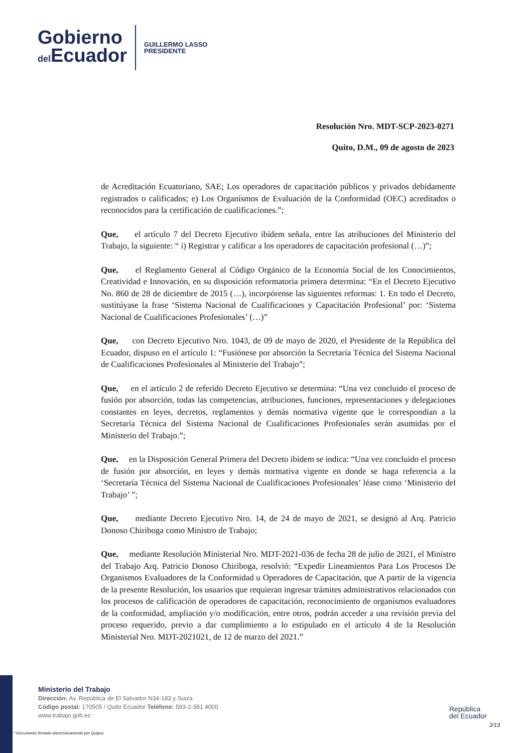Gobierno
del Ecuador
GUILLERMO LASSO
PRESIDENTE
Resolución Nro. MDT-SCP-2023-0271
Quito, D.M., 09 de agosto de 2023
de Acreditación Ecuatoriano, SAE; Los operadores de capacitación públicos y privados debidamente registrados o calificados; e) Los Organismos de Evaluación de la Conformidad (OEC) acreditados o reconocidos para la certificación de cualificaciones.”;
Que, el artículo 7 del Decreto Ejecutivo ibídem señala, entre las atribuciones del Ministerio del Trabajo, la siguiente: “ i) Registrar y calificar a los operadores de capacitación profesional (…)”;
Que, el Reglamento General al Código Orgánico de la Economía Social de los Conocimientos, Creatividad e Innovación, en su disposición reformatoria primera determina: “En el Decreto Ejecutivo No. 860 de 28 de diciembre de 2015 (…), incorpórense las siguientes reformas: 1. En todo el Decreto, sustitúyase la frase ‘Sistema Nacional de Cualificaciones y Capacitación Profesional’ por: ‘Sistema Nacional de Cualificaciones Profesionales’ (…)”
Que, con Decreto Ejecutivo Nro. 1043, de 09 de mayo de 2020, el Presidente de la República del Ecuador, dispuso en el artículo 1: “Fusiónese por absorción la Secretaría Técnica del Sistema Nacional de Cualificaciones Profesionales al Ministerio del Trabajo”;
Que, en el artículo 2 de referido Decreto Ejecutivo se determina: “Una vez concluido el proceso de fusión por absorción, todas las competencias, atribuciones, funciones, representaciones y delegaciones constantes en leyes, decretos, reglamentos y demás normativa vigente que le correspondían a la Secretaría Técnica del Sistema Nacional de Cualificaciones Profesionales serán asumidas por el Ministerio del Trabajo.”;
Que, en la Disposición General Primera del Decreto ibídem se indica: “Una vez concluido el proceso de fusión por absorción, en leyes y demás normativa vigente en donde se haga referencia a la ‘Secretaría Técnica del Sistema Nacional de Cualificaciones Profesionales’ léase como ‘Ministerio del Trabajo’ ”;
Que, mediante Decreto Ejecutivo Nro. 14, de 24 de mayo de 2021, se designó al Arq. Patricio Donoso Chiriboga como Ministro de Trabajo;
Que, mediante Resolución Ministerial Nro. MDT-2021-036 de fecha 28 de julio de 2021, el Ministro del Trabajo Arq. Patricio Donoso Chiriboga, resolvió: “Expedir Lineamientos Para Los Procesos De Organismos Evaluadores de la Conformidad u Operadores de Capacitación, que A partir de la vigencia de la presente Resolución, los usuarios que requieran ingresar trámites administrativos relacionados con los procesos de calificación de operadores de capacitación, reconocimiento de organismos evaluadores de la conformidad, ampliación y/o modificación, entre otros, podrán acceder a una revisión previa del proceso requerido, previo a dar cumplimiento a lo estipulado en el artículo 4 de la Resolución Ministerial Nro. MDT-2021021, de 12 de marzo del 2021.”
Ministerio del Trabajo
Dirección: Av. República de El Salvador N34-183 y Suiza
Código postal: 170505 / Quito Ecuador Teléfono: 593-2-381 4000
www.trabajo.gob.ec
* Documento firmado electrónicamente por Quipux
República
del Ecuador
2/13